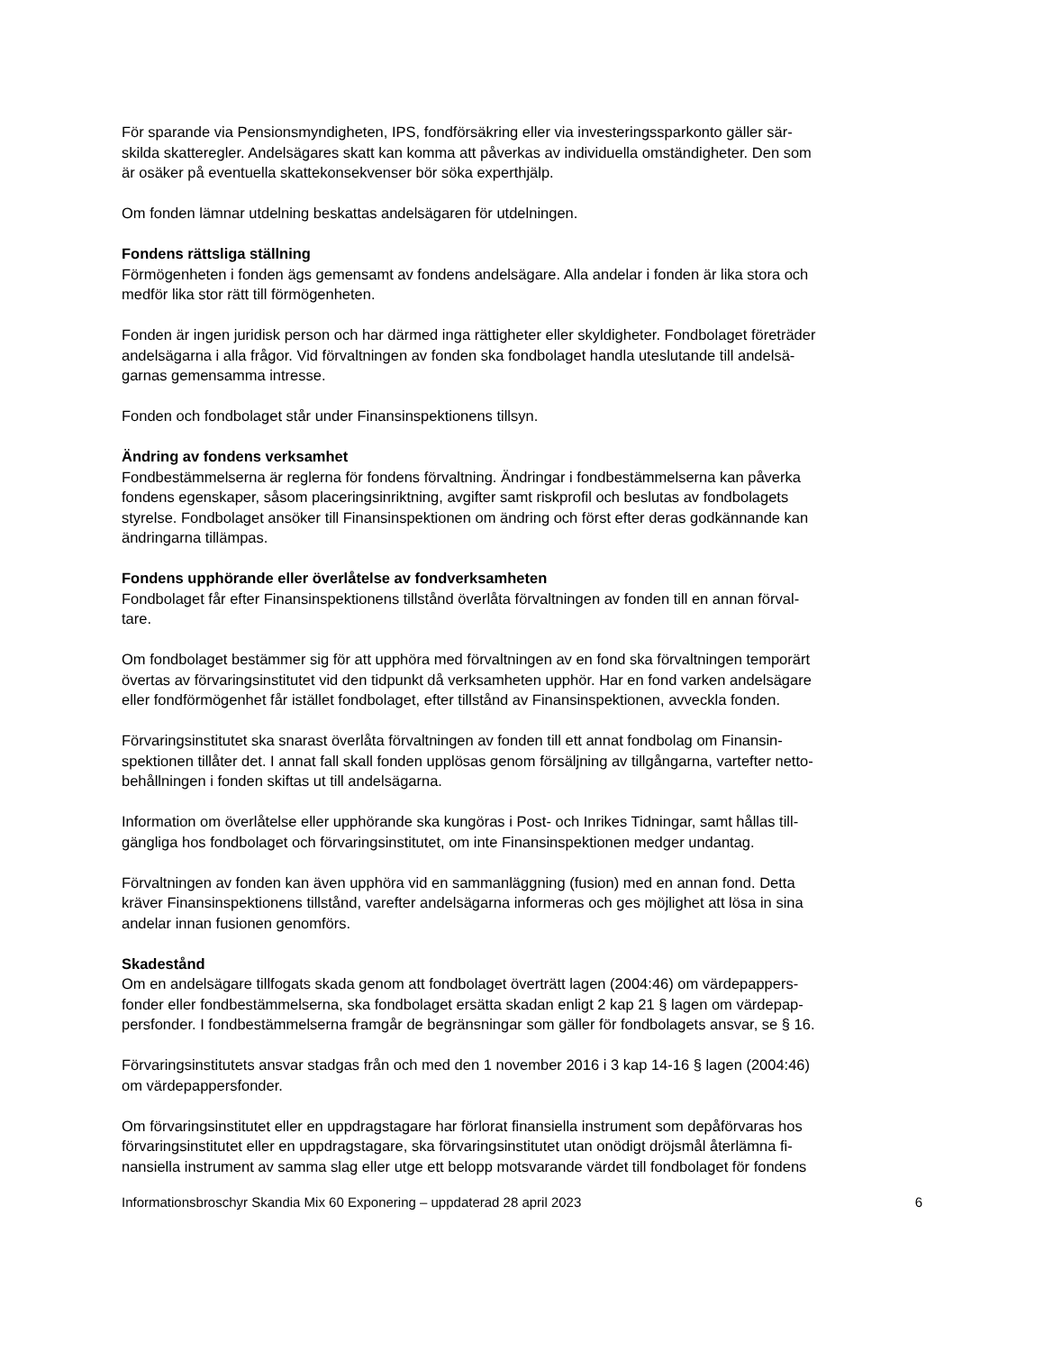För sparande via Pensionsmyndigheten, IPS, fondförsäkring eller via investeringssparkonto gäller sär-
skilda skatteregler. Andelsägares skatt kan komma att påverkas av individuella omständigheter. Den som
är osäker på eventuella skattekonsekvenser bör söka experthjälp.
Om fonden lämnar utdelning beskattas andelsägaren för utdelningen.
Fondens rättsliga ställning
Förmögenheten i fonden ägs gemensamt av fondens andelsägare. Alla andelar i fonden är lika stora och
medför lika stor rätt till förmögenheten.
Fonden är ingen juridisk person och har därmed inga rättigheter eller skyldigheter. Fondbolaget företräder
andelsägarna i alla frågor. Vid förvaltningen av fonden ska fondbolaget handla uteslutande till andelsä-
garnas gemensamma intresse.
Fonden och fondbolaget står under Finansinspektionens tillsyn.
Ändring av fondens verksamhet
Fondbestämmelserna är reglerna för fondens förvaltning. Ändringar i fondbestämmelserna kan påverka
fondens egenskaper, såsom placeringsinriktning, avgifter samt riskprofil och beslutas av fondbolagets
styrelse. Fondbolaget ansöker till Finansinspektionen om ändring och först efter deras godkännande kan
ändringarna tillämpas.
Fondens upphörande eller överlåtelse av fondverksamheten
Fondbolaget får efter Finansinspektionens tillstånd överlåta förvaltningen av fonden till en annan förval-
tare.
Om fondbolaget bestämmer sig för att upphöra med förvaltningen av en fond ska förvaltningen temporärt
övertas av förvaringsinstitutet vid den tidpunkt då verksamheten upphör. Har en fond varken andelsägare
eller fondförmögenhet får istället fondbolaget, efter tillstånd av Finansinspektionen, avveckla fonden.
Förvaringsinstitutet ska snarast överlåta förvaltningen av fonden till ett annat fondbolag om Finansin-
spektionen tillåter det. I annat fall skall fonden upplösas genom försäljning av tillgångarna, vartefter netto-
behållningen i fonden skiftas ut till andelsägarna.
Information om överlåtelse eller upphörande ska kungöras i Post- och Inrikes Tidningar, samt hållas till-
gängliga hos fondbolaget och förvaringsinstitutet, om inte Finansinspektionen medger undantag.
Förvaltningen av fonden kan även upphöra vid en sammanläggning (fusion) med en annan fond. Detta
kräver Finansinspektionens tillstånd, varefter andelsägarna informeras och ges möjlighet att lösa in sina
andelar innan fusionen genomförs.
Skadestånd
Om en andelsägare tillfogats skada genom att fondbolaget överträtt lagen (2004:46) om värdepappers-
fonder eller fondbestämmelserna, ska fondbolaget ersätta skadan enligt 2 kap 21 § lagen om värdepap-
persfonder. I fondbestämmelserna framgår de begränsningar som gäller för fondbolagets ansvar, se § 16.
Förvaringsinstitutets ansvar stadgas från och med den 1 november 2016 i 3 kap 14-16 § lagen (2004:46)
om värdepappersfonder.
Om förvaringsinstitutet eller en uppdragstagare har förlorat finansiella instrument som depåförvaras hos
förvaringsinstitutet eller en uppdragstagare, ska förvaringsinstitutet utan onödigt dröjsmål återlämna fi-
nansiella instrument av samma slag eller utge ett belopp motsvarande värdet till fondbolaget för fondens
Informationsbroschyr Skandia Mix 60 Exponering – uppdaterad 28 april 2023 6